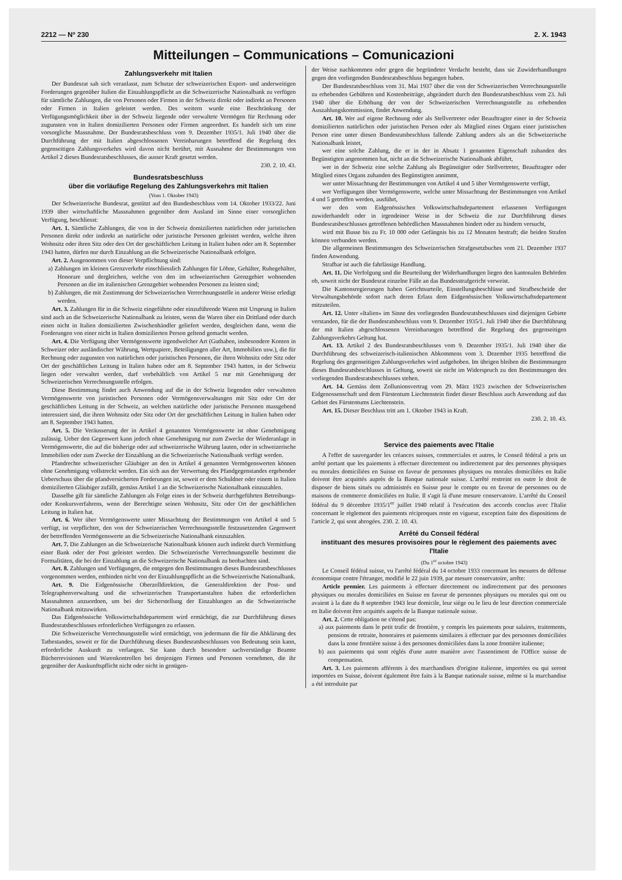2212 — Nº 230 2. X. 1943
Mitteilungen – Communications – Comunicazioni
Zahlungsverkehr mit Italien
Der Bundesrat sah sich veranlasst, zum Schutze der schweizerischen Export- und anderweitigen Forderungen gegenüber Italien die Einzahlungspflicht an die Schweizerische Nationalbank zu verfügen für sämtliche Zahlungen, die von Personen oder Firmen in der Schweiz direkt oder indirekt an Personen oder Firmen in Italien geleistet werden. Des weitern wurde eine Beschränkung der Verfügungsmöglichkeit über in der Schweiz liegende oder verwaltete Vermögen für Rechnung oder zugunsten von in Italien domizilierten Personen oder Firmen angeordnet. Es handelt sich um eine vorsorgliche Massnahme. Der Bundesratsbeschluss vom 9. Dezember 1935/1. Juli 1940 über die Durchführung der mit Italien abgeschlossenen Vereinbarungen betreffend die Regelung des gegenseitigen Zahlungsverkehrs wird davon nicht berührt, mit Ausnahme der Bestimmungen von Artikel 2 dieses Bundesratsbeschlusses, die ausser Kraft gesetzt werden.
230. 2. 10. 43.
Bundesratsbeschluss
über die vorläufige Regelung des Zahlungsverkehrs mit Italien
(Vom 1. Oktober 1943)
Der Schweizerische Bundesrat, gestützt auf den Bundesbeschluss vom 14. Oktober 1933/22. Juni 1939 über wirtschaftliche Massnahmen gegenüber dem Ausland im Sinne einer vorsorglichen Verfügung, beschliesst:
Art. 1. Sämtliche Zahlungen, die von in der Schweiz domizilierten natürlichen oder juristischen Personen direkt oder indirekt an natürliche oder juristische Personen geleistet werden, welche ihren Wohnsitz oder ihren Sitz oder den Ort der geschäftlichen Leitung in Italien haben oder am 8. September 1943 hatten, dürfen nur durch Einzahlung an die Schweizerische Nationalbank erfolgen.
Art. 2. Ausgenommen von dieser Verpflichtung sind:
a) Zahlungen im kleinen Grenzverkehr einschliesslich Zahlungen für Löhne, Gehälter, Ruhegehälter, Honorare und dergleichen, welche von den im schweizerischen Grenzgebiet wohnenden Personen an die im italienischen Grenzgebiet wohnenden Personen zu leisten sind;
b) Zahlungen, die mit Zustimmung der Schweizerischen Verrechnungsstelle in anderer Weise erledigt werden.
Art. 3. Zahlungen für in die Schweiz eingeführte oder einzuführende Waren mit Ursprung in Italien sind auch an die Schweizerische Nationalbank zu leisten, wenn die Waren über ein Drittland oder durch einen nicht in Italien domizilierten Zwischenhändler geliefert werden, desgleichen dann, wenn die Forderungen von einer nicht in Italien domizilierten Person geltend gemacht werden.
Art. 4. Die Verfügung über Vermögenswerte irgendwelcher Art (Guthaben, insbesondere Konten in Schweizer oder ausländischer Währung, Wertpapiere, Beteiligungen aller Art, Immobilien usw.), die für Rechnung oder zugunsten von natürlichen oder juristischen Personen, die ihren Wohnsitz oder Sitz oder Ort der geschäftlichen Leitung in Italien haben oder am 8. September 1943 hatten, in der Schweiz liegen oder verwaltet werden, darf vorbehältlich von Artikel 5 nur mit Genehmigung der Schweizerischen Verrechnungsstelle erfolgen.
Diese Bestimmung findet auch Anwendung auf die in der Schweiz liegenden oder verwalteten Vermögenswerte von juristischen Personen oder Vermögensverwaltungen mit Sitz oder Ort der geschäftlichen Leitung in der Schweiz, an welchen natürliche oder juristische Personen massgebend interessiert sind, die ihren Wohnsitz oder Sitz oder Ort der geschäftlichen Leitung in Italien haben oder am 8. September 1943 hatten.
Art. 5. Die Veräusserung der in Artikel 4 genannten Vermögenswerte ist ohne Genehmigung zulässig. Ueber den Gegenwert kann jedoch ohne Genehmigung nur zum Zwecke der Wiederanlage in Vermögenswerte, die auf die bisherige oder auf schweizerische Währung lauten, oder in schweizerische Immobilien oder zum Zwecke der Einzahlung an die Schweizerische Nationalbank verfügt werden.
Pfandrechte schweizerischer Gläubiger an den in Artikel 4 genannten Vermögenswerten können ohne Genehmigung vollstreckt werden. Ein sich aus der Verwertung des Pfandgegenstandes ergebender Ueberschuss über die pfandversicherten Forderungen ist, soweit er dem Schuldner oder einem in Italien domizilierten Gläubiger zufällt, gemäss Artikel 1 an die Schweizerische Nationalbank einzuzahlen.
Dasselbe gilt für sämtliche Zahlungen als Folge eines in der Schweiz durchgeführten Betreibungs- oder Konkursverfahrens, wenn der Berechtigte seinen Wohnsitz, Sitz oder Ort der geschäftlichen Leitung in Italien hat.
Art. 6. Wer über Vermögenswerte unter Missachtung der Bestimmungen von Artikel 4 und 5 verfügt, ist verpflichtet, den von der Schweizerischen Verrechnungsstelle festzusetzenden Gegenwert der betreffenden Vermögenswerte an die Schweizerische Nationalbank einzuzahlen.
Art. 7. Die Zahlungen an die Schweizerische Nationalbank können auch indirekt durch Vermittlung einer Bank oder der Post geleistet werden. Die Schweizerische Verrechnungsstelle bestimmt die Formalitäten, die bei der Einzahlung an die Schweizerische Nationalbank zu beobachten sind.
Art. 8. Zahlungen und Verfügungen, die entgegen den Bestimmungen dieses Bundesratsbeschlusses vorgenommen werden, entbinden nicht von der Einzahlungspflicht an die Schweizerische Nationalbank.
Art. 9. Die Eidgenössische Oberzolldirektion, die Generaldirektion der Post- und Telegraphenverwaltung und die schweizerischen Transportanstalten haben die erforderlichen Massnahmen anzuordnen, um bei der Sicherstellung der Einzahlungen an die Schweizerische Nationalbank mitzuwirken.
Das Eidgenössische Volkswirtschaftdepartement wird ermächtigt, die zur Durchführung dieses Bundesratsbeschlusses erforderlichen Verfügungen zu erlassen.
Die Schweizerische Verrechnungsstelle wird ermächtigt, von jedermann die für die Abklärung des Tatbestandes, soweit er für die Durchführung dieses Bundesratsbeschlusses von Bedeutung sein kann, erforderliche Auskunft zu verlangen. Sie kann durch besondere sachverständige Beamte Bücherrevisionen und Warenkontrollen bei denjenigen Firmen und Personen vornehmen, die ihr gegenüber der Auskunftspflicht nicht oder nicht in genügen-
der Weise nachkommen oder gegen die begründeter Verdacht besteht, dass sie Zuwiderhandlungen gegen den vorliegenden Bundesratsbeschluss begangen haben.
Der Bundesratsbeschluss vom 31. Mai 1937 über die von der Schweizerischen Verrechnungsstelle zu erhebenden Gebühren und Kostenbeiträge, abgeändert durch den Bundesratsbeschluss vom 23. Juli 1940 über die Erhöhung der von der Schweizerischen Verrechnungsstelle zu erhebenden Auszahlungskommission, findet Anwendung.
Art. 10. Wer auf eigene Rechnung oder als Stellvertreter oder Beauftragter einer in der Schweiz domizilierten natürlichen oder juristischen Person oder als Mitglied eines Organs einer juristischen Person eine unter diesen Bundesratsbeschluss fallende Zahlung anders als an die Schweizerische Nationalbank leistet,
wer eine solche Zahlung, die er in der in Absatz 1 genannten Eigenschaft zuhanden des Begünstigten angenommen hat, nicht an die Schweizerische Nationalbank abführt,
wer in der Schweiz eine solche Zahlung als Begünstigter oder Stellvertreter, Beauftragter oder Mitglied eines Organs zuhanden des Begünstigten annimmt,
wer unter Missachtung der Bestimmungen von Artikel 4 und 5 über Vermögenswerte verfügt,
wer Verfügungen über Vermögenswerte, welche unter Missachtung der Bestimmungen von Artikel 4 und 5 getroffen werden, ausführt,
wer den vom Eidgenössischen Volkswirtschaftsdepartement erlassenen Verfügungen zuwiderhandelt oder in irgendeiner Weise in der Schweiz die zur Durchführung dieses Bundesratsbeschlusses getroffenen behördlichen Massnahmen hindert oder zu hindern versucht,
wird mit Busse bis zu Fr. 10 000 oder Gefängnis bis zu 12 Monaten bestraft; die beiden Strafen können verbunden werden.
Die allgemeinen Bestimmungen des Schweizerischen Strafgesetzbuches vom 21. Dezember 1937 finden Anwendung.
Strafbar ist auch die fahrlässige Handlung.
Art. 11. Die Verfolgung und die Beurteilung der Widerhandlungen liegen den kantonalen Behörden ob, soweit nicht der Bundesrat einzelne Fälle an das Bundesstrafgericht verweist.
Die Kantonsregierungen haben Gerichtsurteile, Einstellungsbeschlüsse und Strafbescheide der Verwaltungsbehörde sofort nach deren Erlass dem Eidgenössischen Volkswirtschaftsdepartement mitzuteilen.
Art. 12. Unter «Italien» im Sinne des vorliegenden Bundesratsbeschlusses sind diejenigen Gebiete verstanden, für die der Bundesratsbeschluss vom 9. Dezember 1935/1. Juli 1940 über die Durchführung der mit Italien abgeschlossenen Vereinbarungen betreffend die Regelung des gegenseitigen Zahlungsverkehrs Geltung hat.
Art. 13. Artikel 2 des Bundesratsbeschlusses vom 9. Dezember 1935/1. Juli 1940 über die Durchführung des schweizerisch-italienischen Abkommens vom 3. Dezember 1935 betreffend die Regelung des gegenseitigen Zahlungsverkehrs wird aufgehoben. Im übrigen bleiben die Bestimmungen dieses Bundesratsbeschlusses in Geltung, soweit sie nicht im Widerspruch zu den Bestimmungen des vorliegenden Bundesratsbeschlusses stehen.
Art. 14. Gemäss dem Zollunionsvertrag vom 29. März 1923 zwischen der Schweizerischen Eidgenossenschaft und dem Fürstentum Liechtenstein findet dieser Beschluss auch Anwendung auf das Gebiet des Fürstentums Liechtenstein.
Art. 15. Dieser Beschluss tritt am 1. Oktober 1943 in Kraft.
230. 2. 10. 43.
Service des paiements avec l'Italie
A l'effet de sauvegarder les créances suisses, commerciales et autres, le Conseil fédéral a pris un arrêté portant que les paiements à effectuer directement ou indirectement par des personnes physiques ou morales domiciliées en Suisse en faveur de personnes physiques ou morales domiciliées en Italie doivent être acquittés auprès de la Banque nationale suisse. L'arrêté restreint en outre le droit de disposer de biens situés ou administrés en Suisse pour le compte ou en faveur de personnes ou de maisons de commerce domiciliées en Italie. Il s'agit là d'une mesure conservatoire. L'arrêté du Conseil fédéral du 9 décembre 1935/1<sup>er</sup> juillet 1940 relatif à l'exécution des accords conclus avec l'Italie concernant le règlement des paiements réciproques reste en vigueur, exception faite des dispositions de l'article 2, qui sont abrogées. 230. 2. 10. 43.
Arrêté du Conseil fédéral
instituant des mesures provisoires pour le règlement des paiements avec l'Italie
(Du 1<sup>er</sup> octobre 1943)
Le Conseil fédéral suisse, vu l'arrêté fédéral du 14 octobre 1933 concernant les mesures de défense économique contre l'étranger, modifié le 22 juin 1939, par mesure conservatoire, arrête:
Article premier. Les paiements à effectuer directement ou indirectement par des personnes physiques ou morales domiciliées en Suisse en faveur de personnes physiques ou morales qui ont ou avaient à la date du 8 septembre 1943 leur domicile, leur siège ou le lieu de leur direction commerciale en Italie doivent être acquittés auprès de la Banque nationale suisse.
Art. 2. Cette obligation ne s'étend pas:
a) aux paiements dans le petit trafic de frontière, y compris les paiements pour salaires, traitements, pensions de retraite, honoraires et paiements similaires à effectuer par des personnes domiciliées dans la zone frontière suisse à des personnes domiciliées dans la zone frontière italienne;
b) aux paiements qui sont réglés d'une autre manière avec l'assentiment de l'Office suisse de compensation.
Art. 3. Les paiements afférents à des marchandises d'origine italienne, importées ou qui seront importées en Suisse, doivent également être faits à la Banque nationale suisse, même si la marchandise a été introduite par